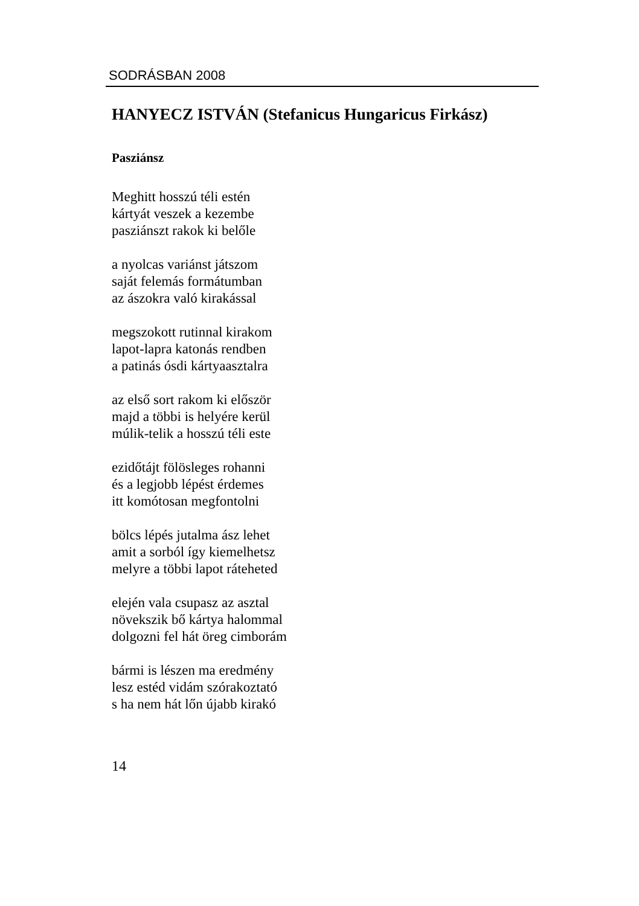SODRÁSBAN 2008
HANYECZ ISTVÁN (Stefanicus Hungaricus Firkász)
Pasziánsz
Meghitt hosszú téli estén
kártyát veszek a kezembe
pasziánszt rakok ki belőle
a nyolcas variánst játszom
saját felemás formátumban
az ászokra való kirakással
megszokott rutinnal kirakom
lapot-lapra katonás rendben
a patinás ósdi kártyaasztalra
az első sort rakom ki először
majd a többi is helyére kerül
múlik-telik a hosszú téli este
ezidőtájt fölösleges rohanni
és a legjobb lépést érdemes
itt komótosan megfontolni
bölcs lépés jutalma ász lehet
amit a sorból így kiemelhetsz
melyre a többi lapot ráteheted
elején vala csupasz az asztal
növekszik bő kártya halommal
dolgozni fel hát öreg cimborám
bármi is lészen ma eredmény
lesz estéd vidám szórakoztató
s ha nem hát lőn újabb kirakó
14